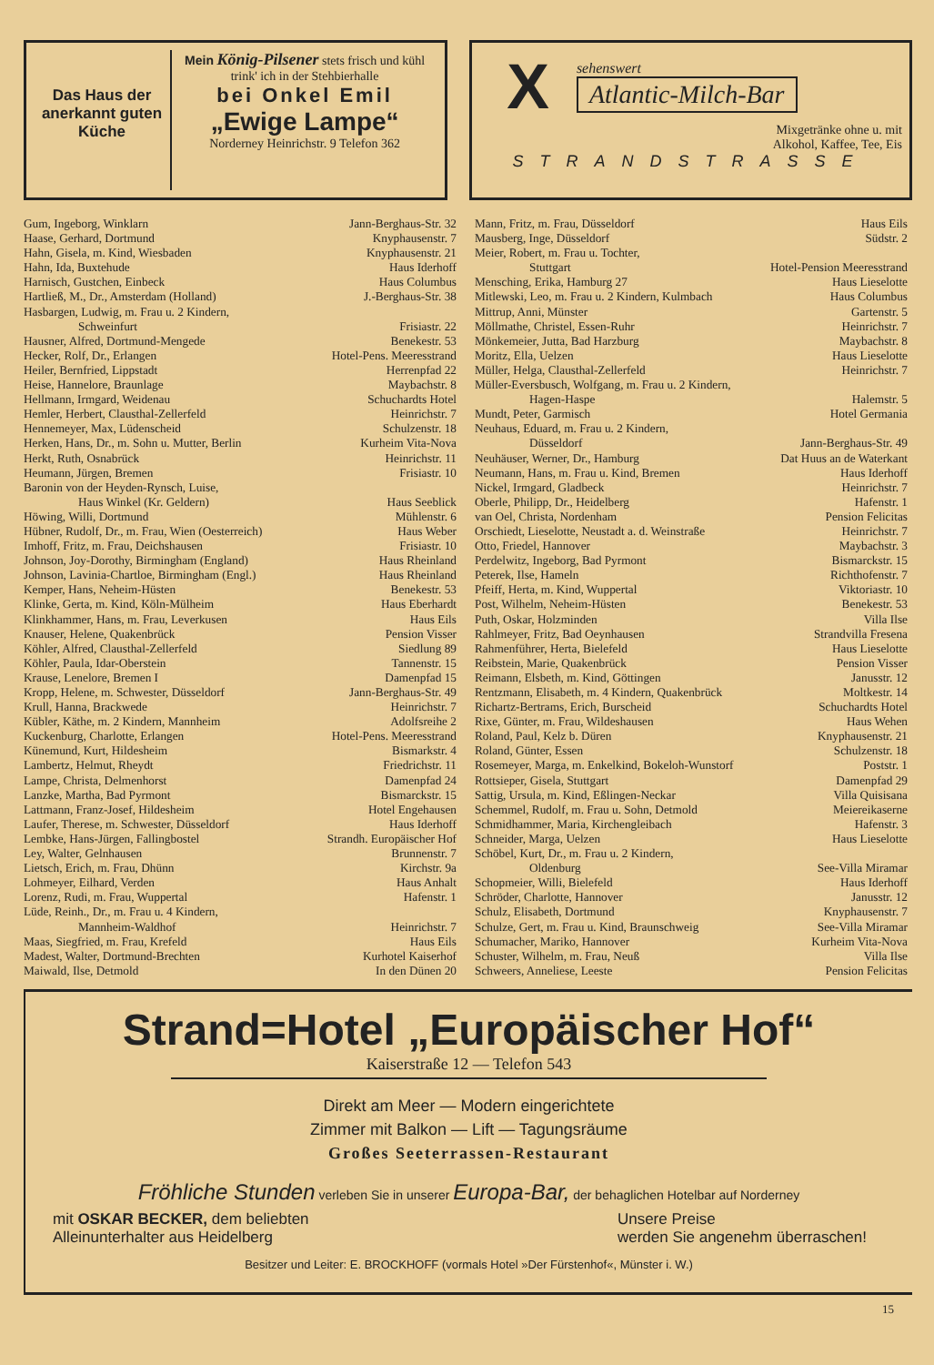Das Haus der anerkannt guten Küche
Mein König-Pilsener stets frisch und kühl
trink' ich in der Stehbierhalle
bei Onkel Emil
„Ewige Lampe“
Norderney Heinrichstr. 9 Telefon 362
X
sehenswert
Atlantic-Milch-Bar
Mixgetränke ohne u. mit
Alkohol, Kaffee, Tee, Eis
STRANDSTRASSE
Gum, Ingeborg, Winklarn Jann-Berghaus-Str. 32
Haase, Gerhard, Dortmund Knyphausenstr. 7
Hahn, Gisela, m. Kind, Wiesbaden Knyphausenstr. 21
Hahn, Ida, Buxtehude Haus Iderhoff
Harnisch, Gustchen, Einbeck Haus Columbus
Hartließ, M., Dr., Amsterdam (Holland) J.-Berghaus-Str. 38
Hasbargen, Ludwig, m. Frau u. 2 Kindern,
Schweinfurt Frisiastr. 22
Hausner, Alfred, Dortmund-Mengede Benekestr. 53
Hecker, Rolf, Dr., Erlangen Hotel-Pens. Meeresstrand
Heiler, Bernfried, Lippstadt Herrenpfad 22
Heise, Hannelore, Braunlage Maybachstr. 8
Hellmann, Irmgard, Weidenau Schuchardts Hotel
Hemler, Herbert, Clausthal-Zellerfeld Heinrichstr. 7
Hennemeyer, Max, Lüdenscheid Schulzenstr. 18
Herken, Hans, Dr., m. Sohn u. Mutter, Berlin Kurheim Vita-Nova
Herkt, Ruth, Osnabrück Heinrichstr. 11
Heumann, Jürgen, Bremen Frisiastr. 10
Baronin von der Heyden-Rynsch, Luise,
Haus Winkel (Kr. Geldern) Haus Seeblick
Höwing, Willi, Dortmund Mühlenstr. 6
Hübner, Rudolf, Dr., m. Frau, Wien (Oesterreich) Haus Weber
Imhoff, Fritz, m. Frau, Deichshausen Frisiastr. 10
Johnson, Joy-Dorothy, Birmingham (England) Haus Rheinland
Johnson, Lavinia-Chartloe, Birmingham (Engl.) Haus Rheinland
Kemper, Hans, Neheim-Hüsten Benekestr. 53
Klinke, Gerta, m. Kind, Köln-Mülheim Haus Eberhardt
Klinkhammer, Hans, m. Frau, Leverkusen Haus Eils
Knauser, Helene, Quakenbrück Pension Visser
Köhler, Alfred, Clausthal-Zellerfeld Siedlung 89
Köhler, Paula, Idar-Oberstein Tannenstr. 15
Krause, Lenelore, Bremen I Damenpfad 15
Kropp, Helene, m. Schwester, Düsseldorf Jann-Berghaus-Str. 49
Krull, Hanna, Brackwede Heinrichstr. 7
Kübler, Käthe, m. 2 Kindern, Mannheim Adolfsreihe 2
Kuckenburg, Charlotte, Erlangen Hotel-Pens. Meeresstrand
Künemund, Kurt, Hildesheim Bismarkstr. 4
Lambertz, Helmut, Rheydt Friedrichstr. 11
Lampe, Christa, Delmenhorst Damenpfad 24
Lanzke, Martha, Bad Pyrmont Bismarckstr. 15
Lattmann, Franz-Josef, Hildesheim Hotel Engehausen
Laufer, Therese, m. Schwester, Düsseldorf Haus Iderhoff
Lembke, Hans-Jürgen, Fallingbostel Strandh. Europäischer Hof
Ley, Walter, Gelnhausen Brunnenstr. 7
Lietsch, Erich, m. Frau, Dhünn Kirchstr. 9a
Lohmeyer, Eilhard, Verden Haus Anhalt
Lorenz, Rudi, m. Frau, Wuppertal Hafenstr. 1
Lüde, Reinh., Dr., m. Frau u. 4 Kindern,
Mannheim-Waldhof Heinrichstr. 7
Maas, Siegfried, m. Frau, Krefeld Haus Eils
Madest, Walter, Dortmund-Brechten Kurhotel Kaiserhof
Maiwald, Ilse, Detmold In den Dünen 20
Mann, Fritz, m. Frau, Düsseldorf Haus Eils
Mausberg, Inge, Düsseldorf Südstr. 2
Meier, Robert, m. Frau u. Tochter,
Stuttgart Hotel-Pension Meeresstrand
Mensching, Erika, Hamburg 27 Haus Lieselotte
Mitlewski, Leo, m. Frau u. 2 Kindern, Kulmbach Haus Columbus
Mittrup, Anni, Münster Gartenstr. 5
Möllmathe, Christel, Essen-Ruhr Heinrichstr. 7
Mönkemeier, Jutta, Bad Harzburg Maybachstr. 8
Moritz, Ella, Uelzen Haus Lieselotte
Müller, Helga, Clausthal-Zellerfeld Heinrichstr. 7
Müller-Eversbusch, Wolfgang, m. Frau u. 2 Kindern,
Hagen-Haspe Halemstr. 5
Mundt, Peter, Garmisch Hotel Germania
Neuhaus, Eduard, m. Frau u. 2 Kindern,
Düsseldorf Jann-Berghaus-Str. 49
Neuhäuser, Werner, Dr., Hamburg Dat Huus an de Waterkant
Neumann, Hans, m. Frau u. Kind, Bremen Haus Iderhoff
Nickel, Irmgard, Gladbeck Heinrichstr. 7
Oberle, Philipp, Dr., Heidelberg Hafenstr. 1
van Oel, Christa, Nordenham Pension Felicitas
Orschiedt, Lieselotte, Neustadt a. d. Weinstraße Heinrichstr. 7
Otto, Friedel, Hannover Maybachstr. 3
Perdelwitz, Ingeborg, Bad Pyrmont Bismarckstr. 15
Peterek, Ilse, Hameln Richthofenstr. 7
Pfeiff, Herta, m. Kind, Wuppertal Viktoriastr. 10
Post, Wilhelm, Neheim-Hüsten Benekestr. 53
Puth, Oskar, Holzminden Villa Ilse
Rahlmeyer, Fritz, Bad Oeynhausen Strandvilla Fresena
Rahmenführer, Herta, Bielefeld Haus Lieselotte
Reibstein, Marie, Quakenbrück Pension Visser
Reimann, Elsbeth, m. Kind, Göttingen Janusstr. 12
Rentzmann, Elisabeth, m. 4 Kindern, Quakenbrück Moltkestr. 14
Richartz-Bertrams, Erich, Burscheid Schuchardts Hotel
Rixe, Günter, m. Frau, Wildeshausen Haus Wehen
Roland, Paul, Kelz b. Düren Knyphausenstr. 21
Roland, Günter, Essen Schulzenstr. 18
Rosemeyer, Marga, m. Enkelkind, Bokeloh-Wunstorf Poststr. 1
Rottsieper, Gisela, Stuttgart Damenpfad 29
Sattig, Ursula, m. Kind, Eßlingen-Neckar Villa Quisisana
Schemmel, Rudolf, m. Frau u. Sohn, Detmold Meiereikaserne
Schmidhammer, Maria, Kirchengleibach Hafenstr. 3
Schneider, Marga, Uelzen Haus Lieselotte
Schöbel, Kurt, Dr., m. Frau u. 2 Kindern,
Oldenburg See-Villa Miramar
Schopmeier, Willi, Bielefeld Haus Iderhoff
Schröder, Charlotte, Hannover Janusstr. 12
Schulz, Elisabeth, Dortmund Knyphausenstr. 7
Schulze, Gert, m. Frau u. Kind, Braunschweig See-Villa Miramar
Schumacher, Mariko, Hannover Kurheim Vita-Nova
Schuster, Wilhelm, m. Frau, Neuß Villa Ilse
Schweers, Anneliese, Leeste Pension Felicitas
Strand=Hotel „Europäischer Hof“
Kaiserstraße 12 — Telefon 543
Direkt am Meer — Modern eingerichtete
Zimmer mit Balkon — Lift — Tagungsräume
Großes Seeterrassen-Restaurant
Fröhliche Stunden verleben Sie in unserer Europa-Bar, der behaglichen Hotelbar auf Norderney
mit OSKAR BECKER, dem beliebten
Alleinunterhalter aus Heidelberg
Unsere Preise
werden Sie angenehm überraschen!
Besitzer und Leiter: E. BROCKHOFF (vormals Hotel »Der Fürstenhof«, Münster i. W.)
15